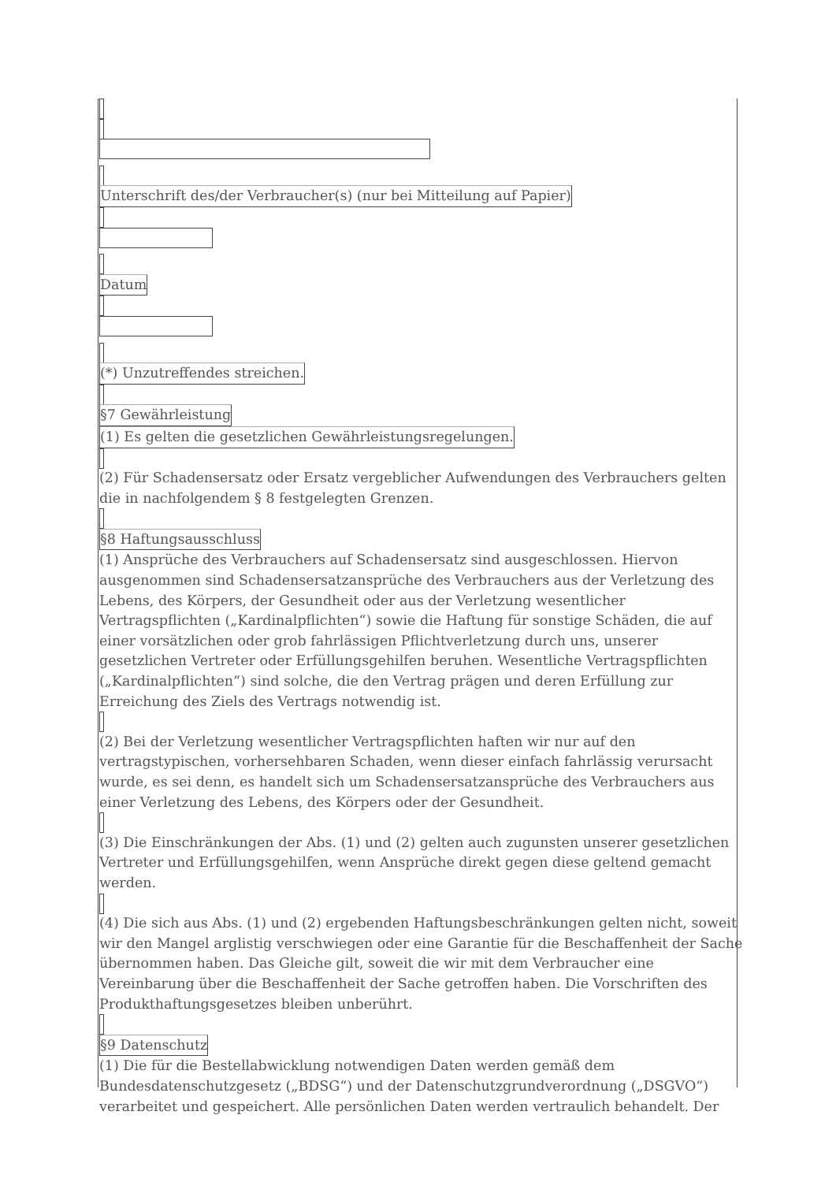Unterschrift des/der Verbraucher(s) (nur bei Mitteilung auf Papier)
Datum
(*) Unzutreffendes streichen.
§7 Gewährleistung
(1) Es gelten die gesetzlichen Gewährleistungsregelungen.
(2) Für Schadensersatz oder Ersatz vergeblicher Aufwendungen des Verbrauchers gelten die in nachfolgendem § 8 festgelegten Grenzen.
§8 Haftungsausschluss
(1) Ansprüche des Verbrauchers auf Schadensersatz sind ausgeschlossen. Hiervon ausgenommen sind Schadensersatzansprüche des Verbrauchers aus der Verletzung des Lebens, des Körpers, der Gesundheit oder aus der Verletzung wesentlicher Vertragspflichten („Kardinalpflichten“) sowie die Haftung für sonstige Schäden, die auf einer vorsätzlichen oder grob fahrlässigen Pflichtverletzung durch uns, unserer gesetzlichen Vertreter oder Erfüllungsgehilfen beruhen. Wesentliche Vertragspflichten („Kardinalpflichten“) sind solche, die den Vertrag prägen und deren Erfüllung zur Erreichung des Ziels des Vertrags notwendig ist.
(2) Bei der Verletzung wesentlicher Vertragspflichten haften wir nur auf den vertragstypischen, vorhersehbaren Schaden, wenn dieser einfach fahrlässig verursacht wurde, es sei denn, es handelt sich um Schadensersatzansprüche des Verbrauchers aus einer Verletzung des Lebens, des Körpers oder der Gesundheit.
(3) Die Einschränkungen der Abs. (1) und (2) gelten auch zugunsten unserer gesetzlichen Vertreter und Erfüllungsgehilfen, wenn Ansprüche direkt gegen diese geltend gemacht werden.
(4) Die sich aus Abs. (1) und (2) ergebenden Haftungsbeschränkungen gelten nicht, soweit wir den Mangel arglistig verschwiegen oder eine Garantie für die Beschaffenheit der Sache übernommen haben. Das Gleiche gilt, soweit die wir mit dem Verbraucher eine Vereinbarung über die Beschaffenheit der Sache getroffen haben. Die Vorschriften des Produkthaftungsgesetzes bleiben unberührt.
§9 Datenschutz
(1) Die für die Bestellabwicklung notwendigen Daten werden gemäß dem Bundesdatenschutzgesetz („BDSG“) und der Datenschutzgrundverordnung („DSGVO“) verarbeitet und gespeichert. Alle persönlichen Daten werden vertraulich behandelt. Der